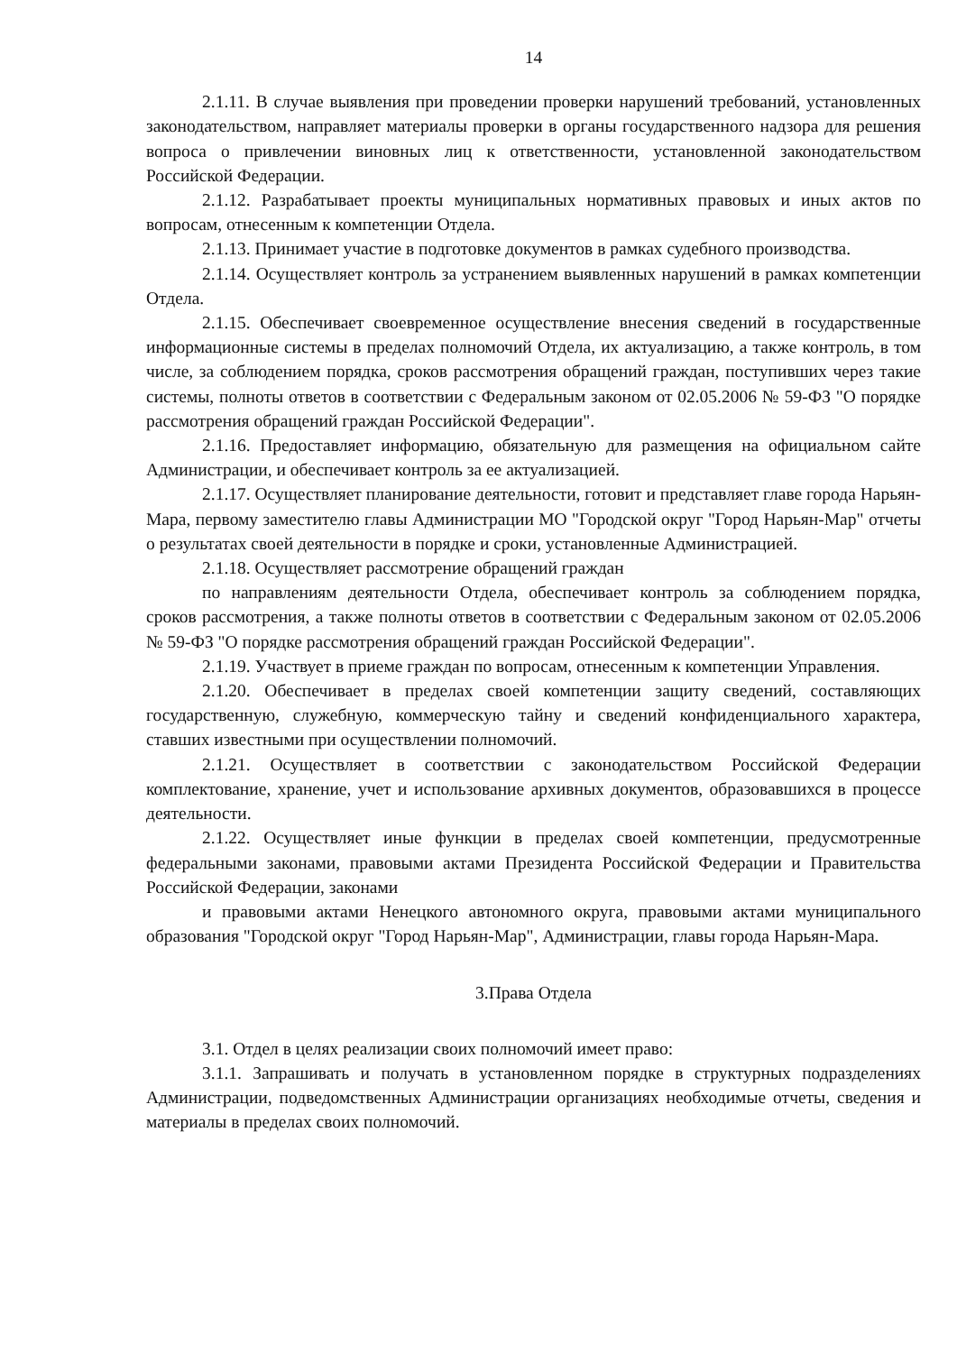14
2.1.11. В случае выявления при проведении проверки нарушений требований, установленных законодательством, направляет материалы проверки в органы государственного надзора для решения вопроса о привлечении виновных лиц к ответственности, установленной законодательством Российской Федерации.
2.1.12. Разрабатывает проекты муниципальных нормативных правовых и иных актов по вопросам, отнесенным к компетенции Отдела.
2.1.13. Принимает участие в подготовке документов в рамках судебного производства.
2.1.14. Осуществляет контроль за устранением выявленных нарушений в рамках компетенции Отдела.
2.1.15. Обеспечивает своевременное осуществление внесения сведений в государственные информационные системы в пределах полномочий Отдела, их актуализацию, а также контроль, в том числе, за соблюдением порядка, сроков рассмотрения обращений граждан, поступивших через такие системы, полноты ответов в соответствии с Федеральным законом от 02.05.2006 № 59-ФЗ "О порядке рассмотрения обращений граждан Российской Федерации".
2.1.16. Предоставляет информацию, обязательную для размещения на официальном сайте Администрации, и обеспечивает контроль за ее актуализацией.
2.1.17. Осуществляет планирование деятельности, готовит и представляет главе города Нарьян-Мара, первому заместителю главы Администрации МО "Городской округ "Город Нарьян-Мар" отчеты о результатах своей деятельности в порядке и сроки, установленные Администрацией.
2.1.18. Осуществляет рассмотрение обращений граждан
по направлениям деятельности Отдела, обеспечивает контроль за соблюдением порядка, сроков рассмотрения, а также полноты ответов в соответствии с Федеральным законом от 02.05.2006 № 59-ФЗ "О порядке рассмотрения обращений граждан Российской Федерации".
2.1.19. Участвует в приеме граждан по вопросам, отнесенным к компетенции Управления.
2.1.20. Обеспечивает в пределах своей компетенции защиту сведений, составляющих государственную, служебную, коммерческую тайну и сведений конфиденциального характера, ставших известными при осуществлении полномочий.
2.1.21. Осуществляет в соответствии с законодательством Российской Федерации комплектование, хранение, учет и использование архивных документов, образовавшихся в процессе деятельности.
2.1.22. Осуществляет иные функции в пределах своей компетенции, предусмотренные федеральными законами, правовыми актами Президента Российской Федерации и Правительства Российской Федерации, законами
и правовыми актами Ненецкого автономного округа, правовыми актами муниципального образования "Городской округ "Город Нарьян-Мар", Администрации, главы города Нарьян-Мара.
3.Права Отдела
3.1. Отдел в целях реализации своих полномочий имеет право:
3.1.1. Запрашивать и получать в установленном порядке в структурных подразделениях Администрации, подведомственных Администрации организациях необходимые отчеты, сведения и материалы в пределах своих полномочий.